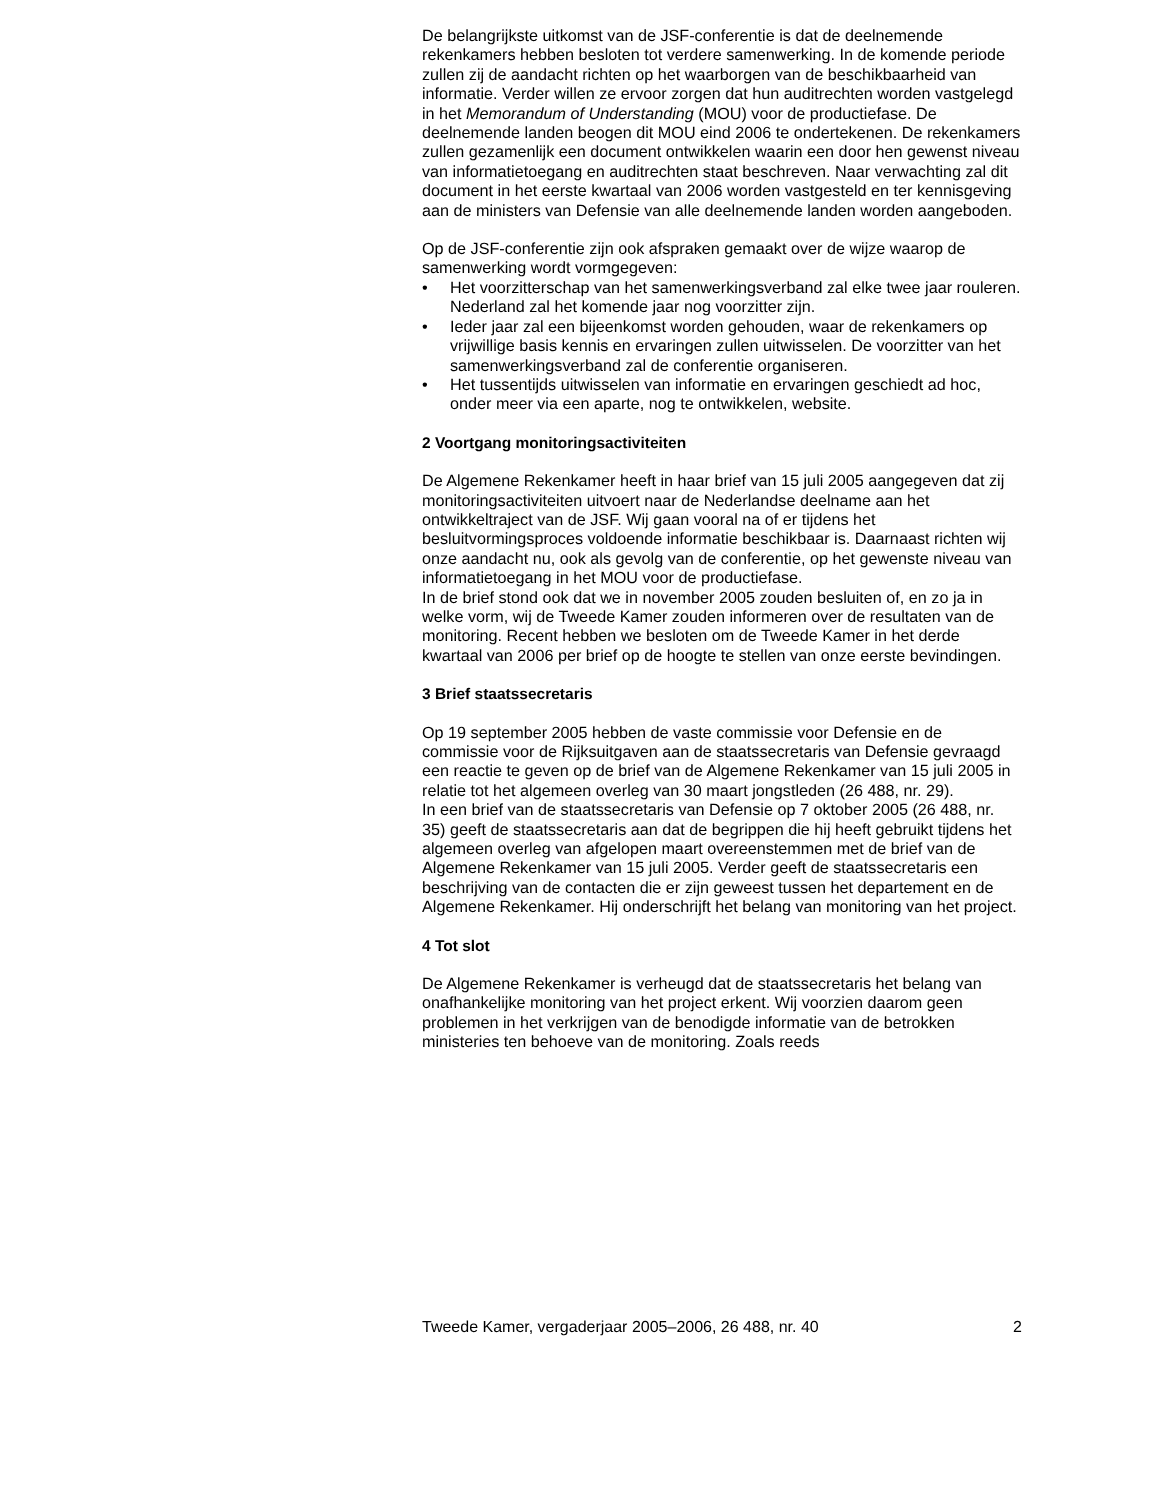De belangrijkste uitkomst van de JSF-conferentie is dat de deelnemende rekenkamers hebben besloten tot verdere samenwerking. In de komende periode zullen zij de aandacht richten op het waarborgen van de beschikbaarheid van informatie. Verder willen ze ervoor zorgen dat hun auditrechten worden vastgelegd in het Memorandum of Understanding (MOU) voor de productiefase. De deelnemende landen beogen dit MOU eind 2006 te ondertekenen. De rekenkamers zullen gezamenlijk een document ontwikkelen waarin een door hen gewenst niveau van informatietoegang en auditrechten staat beschreven. Naar verwachting zal dit document in het eerste kwartaal van 2006 worden vastgesteld en ter kennisgeving aan de ministers van Defensie van alle deelnemende landen worden aangeboden.
Op de JSF-conferentie zijn ook afspraken gemaakt over de wijze waarop de samenwerking wordt vormgegeven:
• Het voorzitterschap van het samenwerkingsverband zal elke twee jaar rouleren. Nederland zal het komende jaar nog voorzitter zijn.
• Ieder jaar zal een bijeenkomst worden gehouden, waar de rekenkamers op vrijwillige basis kennis en ervaringen zullen uitwisselen. De voorzitter van het samenwerkingsverband zal de conferentie organiseren.
• Het tussentijds uitwisselen van informatie en ervaringen geschiedt ad hoc, onder meer via een aparte, nog te ontwikkelen, website.
2 Voortgang monitoringsactiviteiten
De Algemene Rekenkamer heeft in haar brief van 15 juli 2005 aangegeven dat zij monitoringsactiviteiten uitvoert naar de Nederlandse deelname aan het ontwikkeltraject van de JSF. Wij gaan vooral na of er tijdens het besluitvormingsproces voldoende informatie beschikbaar is. Daarnaast richten wij onze aandacht nu, ook als gevolg van de conferentie, op het gewenste niveau van informatietoegang in het MOU voor de productiefase.
In de brief stond ook dat we in november 2005 zouden besluiten of, en zo ja in welke vorm, wij de Tweede Kamer zouden informeren over de resultaten van de monitoring. Recent hebben we besloten om de Tweede Kamer in het derde kwartaal van 2006 per brief op de hoogte te stellen van onze eerste bevindingen.
3 Brief staatssecretaris
Op 19 september 2005 hebben de vaste commissie voor Defensie en de commissie voor de Rijksuitgaven aan de staatssecretaris van Defensie gevraagd een reactie te geven op de brief van de Algemene Rekenkamer van 15 juli 2005 in relatie tot het algemeen overleg van 30 maart jongstleden (26 488, nr. 29).
In een brief van de staatssecretaris van Defensie op 7 oktober 2005 (26 488, nr. 35) geeft de staatssecretaris aan dat de begrippen die hij heeft gebruikt tijdens het algemeen overleg van afgelopen maart overeenstemmen met de brief van de Algemene Rekenkamer van 15 juli 2005. Verder geeft de staatssecretaris een beschrijving van de contacten die er zijn geweest tussen het departement en de Algemene Rekenkamer. Hij onderschrijft het belang van monitoring van het project.
4 Tot slot
De Algemene Rekenkamer is verheugd dat de staatssecretaris het belang van onafhankelijke monitoring van het project erkent. Wij voorzien daarom geen problemen in het verkrijgen van de benodigde informatie van de betrokken ministeries ten behoeve van de monitoring. Zoals reeds
Tweede Kamer, vergaderjaar 2005–2006, 26 488, nr. 40 2